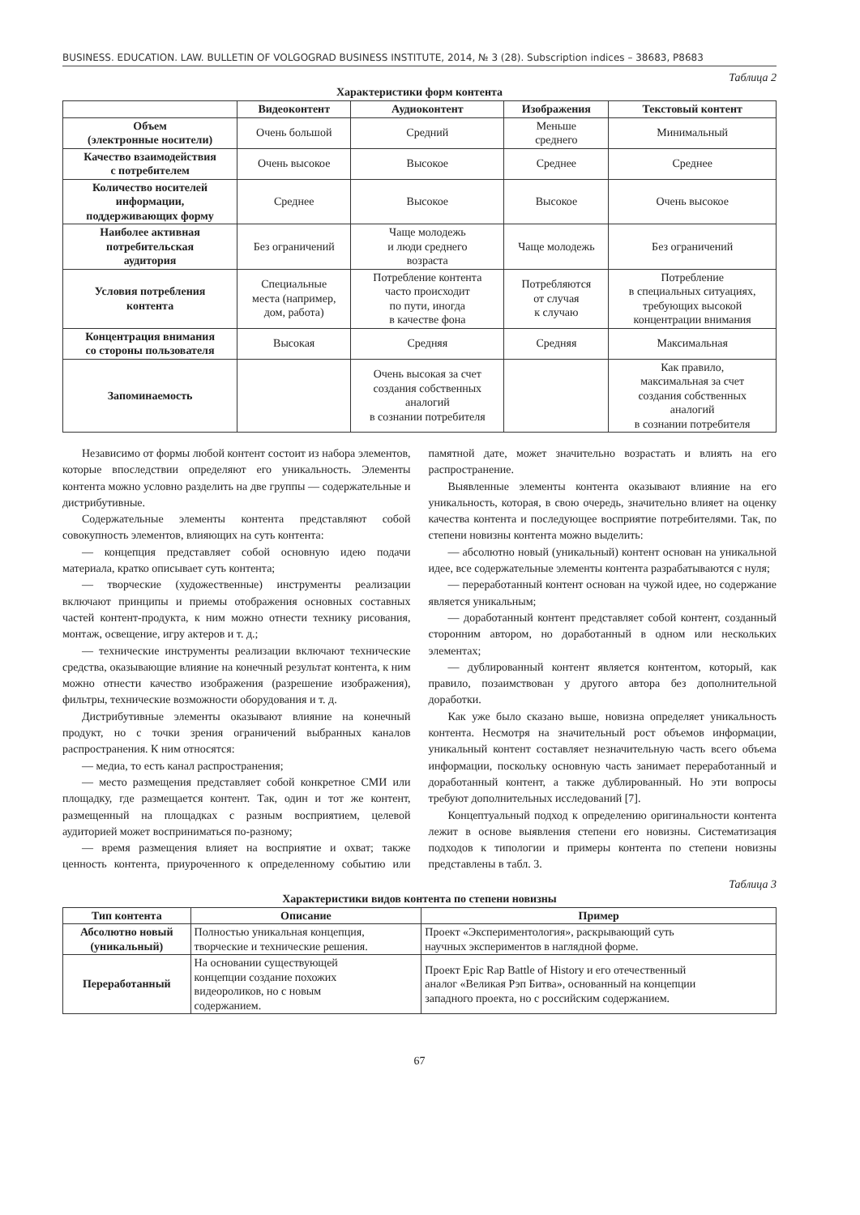BUSINESS. EDUCATION. LAW. BULLETIN OF VOLGOGRAD BUSINESS INSTITUTE, 2014, № 3 (28). Subscription indices – 38683, P8683
Таблица 2
Характеристики форм контента
| | Видеоконтент | Аудиоконтент | Изображения | Текстовый контент |
| --- | --- | --- | --- | --- |
| Объем (электронные носители) | Очень большой | Средний | Меньше среднего | Минимальный |
| Качество взаимодействия с потребителем | Очень высокое | Высокое | Среднее | Среднее |
| Количество носителей информации, поддерживающих форму | Среднее | Высокое | Высокое | Очень высокое |
| Наиболее активная потребительская аудитория | Без ограничений | Чаще молодежь и люди среднего возраста | Чаще молодежь | Без ограничений |
| Условия потребления контента | Специальные места (например, дом, работа) | Потребление контента часто происходит по пути, иногда в качестве фона | Потребляются от случая к случаю | Потребление в специальных ситуациях, требующих высокой концентрации внимания |
| Концентрация внимания со стороны пользователя | Высокая | Средняя | Средняя | Максимальная |
| Запоминаемость | | Очень высокая за счет создания собственных аналогий в сознании потребителя | | Как правило, максимальная за счет создания собственных аналогий в сознании потребителя |
Независимо от формы любой контент состоит из набора элементов, которые впоследствии определяют его уникальность. Элементы контента можно условно разделить на две группы — содержательные и дистрибутивные.
Содержательные элементы контента представляют собой совокупность элементов, влияющих на суть контента:
— концепция представляет собой основную идею подачи материала, кратко описывает суть контента;
— творческие (художественные) инструменты реализации включают принципы и приемы отображения основных составных частей контент-продукта, к ним можно отнести технику рисования, монтаж, освещение, игру актеров и т. д.;
— технические инструменты реализации включают технические средства, оказывающие влияние на конечный результат контента, к ним можно отнести качество изображения (разрешение изображения), фильтры, технические возможности оборудования и т. д.
Дистрибутивные элементы оказывают влияние на конечный продукт, но с точки зрения ограничений выбранных каналов распространения. К ним относятся:
— медиа, то есть канал распространения;
— место размещения представляет собой конкретное СМИ или площадку, где размещается контент. Так, один и тот же контент, размещенный на площадках с разным восприятием, целевой аудиторией может восприниматься по-разному;
— время размещения влияет на восприятие и охват; также ценность контента, приуроченного к определенному событию или памятной дате, может значительно возрастать и влиять на его распространение.
Выявленные элементы контента оказывают влияние на его уникальность, которая, в свою очередь, значительно влияет на оценку качества контента и последующее восприятие потребителями. Так, по степени новизны контента можно выделить:
— абсолютно новый (уникальный) контент основан на уникальной идее, все содержательные элементы контента разрабатываются с нуля;
— переработанный контент основан на чужой идее, но содержание является уникальным;
— доработанный контент представляет собой контент, созданный сторонним автором, но доработанный в одном или нескольких элементах;
— дублированный контент является контентом, который, как правило, позаимствован у другого автора без дополнительной доработки.
Как уже было сказано выше, новизна определяет уникальность контента. Несмотря на значительный рост объемов информации, уникальный контент составляет незначительную часть всего объема информации, поскольку основную часть занимает переработанный и доработанный контент, а также дублированный. Но эти вопросы требуют дополнительных исследований [7].
Концептуальный подход к определению оригинальности контента лежит в основе выявления степени его новизны. Систематизация подходов к типологии и примеры контента по степени новизны представлены в табл. 3.
Таблица 3
Характеристики видов контента по степени новизны
| Тип контента | Описание | Пример |
| --- | --- | --- |
| Абсолютно новый (уникальный) | Полностью уникальная концепция, творческие и технические решения. | Проект «Экспериментология», раскрывающий суть научных экспериментов в наглядной форме. |
| Переработанный | На основании существующей концепции создание похожих видеороликов, но с новым содержанием. | Проект Epic Rap Battle of History и его отечественный аналог «Великая Рэп Битва», основанный на концепции западного проекта, но с российским содержанием. |
67